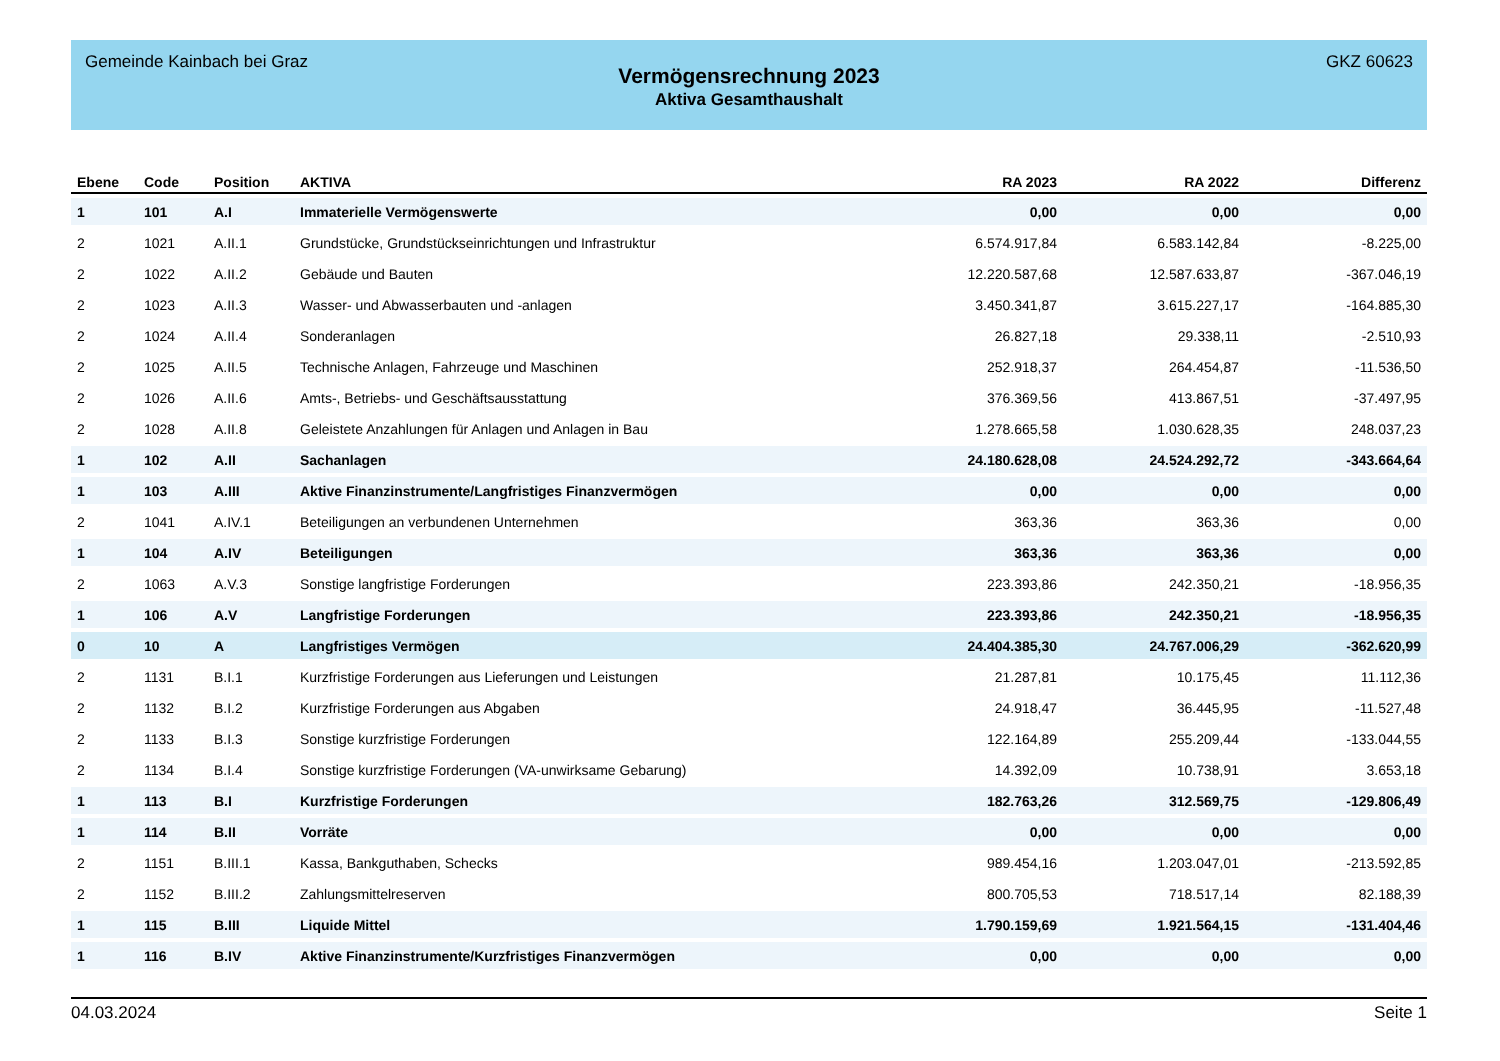Gemeinde Kainbach bei Graz GKZ 60623
Vermögensrechnung 2023
Aktiva Gesamthaushalt
| Ebene | Code | Position | AKTIVA | RA 2023 | RA 2022 | Differenz |
| --- | --- | --- | --- | --- | --- | --- |
| 1 | 101 | A.I | Immaterielle Vermögenswerte | 0,00 | 0,00 | 0,00 |
| 2 | 1021 | A.II.1 | Grundstücke, Grundstückseinrichtungen und Infrastruktur | 6.574.917,84 | 6.583.142,84 | -8.225,00 |
| 2 | 1022 | A.II.2 | Gebäude und Bauten | 12.220.587,68 | 12.587.633,87 | -367.046,19 |
| 2 | 1023 | A.II.3 | Wasser- und Abwasserbauten und -anlagen | 3.450.341,87 | 3.615.227,17 | -164.885,30 |
| 2 | 1024 | A.II.4 | Sonderanlagen | 26.827,18 | 29.338,11 | -2.510,93 |
| 2 | 1025 | A.II.5 | Technische Anlagen, Fahrzeuge und Maschinen | 252.918,37 | 264.454,87 | -11.536,50 |
| 2 | 1026 | A.II.6 | Amts-, Betriebs- und Geschäftsausstattung | 376.369,56 | 413.867,51 | -37.497,95 |
| 2 | 1028 | A.II.8 | Geleistete Anzahlungen für Anlagen und Anlagen in Bau | 1.278.665,58 | 1.030.628,35 | 248.037,23 |
| 1 | 102 | A.II | Sachanlagen | 24.180.628,08 | 24.524.292,72 | -343.664,64 |
| 1 | 103 | A.III | Aktive Finanzinstrumente/Langfristiges Finanzvermögen | 0,00 | 0,00 | 0,00 |
| 2 | 1041 | A.IV.1 | Beteiligungen an verbundenen Unternehmen | 363,36 | 363,36 | 0,00 |
| 1 | 104 | A.IV | Beteiligungen | 363,36 | 363,36 | 0,00 |
| 2 | 1063 | A.V.3 | Sonstige langfristige Forderungen | 223.393,86 | 242.350,21 | -18.956,35 |
| 1 | 106 | A.V | Langfristige Forderungen | 223.393,86 | 242.350,21 | -18.956,35 |
| 0 | 10 | A | Langfristiges Vermögen | 24.404.385,30 | 24.767.006,29 | -362.620,99 |
| 2 | 1131 | B.I.1 | Kurzfristige Forderungen aus Lieferungen und Leistungen | 21.287,81 | 10.175,45 | 11.112,36 |
| 2 | 1132 | B.I.2 | Kurzfristige Forderungen aus Abgaben | 24.918,47 | 36.445,95 | -11.527,48 |
| 2 | 1133 | B.I.3 | Sonstige kurzfristige Forderungen | 122.164,89 | 255.209,44 | -133.044,55 |
| 2 | 1134 | B.I.4 | Sonstige kurzfristige Forderungen (VA-unwirksame Gebarung) | 14.392,09 | 10.738,91 | 3.653,18 |
| 1 | 113 | B.I | Kurzfristige Forderungen | 182.763,26 | 312.569,75 | -129.806,49 |
| 1 | 114 | B.II | Vorräte | 0,00 | 0,00 | 0,00 |
| 2 | 1151 | B.III.1 | Kassa, Bankguthaben, Schecks | 989.454,16 | 1.203.047,01 | -213.592,85 |
| 2 | 1152 | B.III.2 | Zahlungsmittelreserven | 800.705,53 | 718.517,14 | 82.188,39 |
| 1 | 115 | B.III | Liquide Mittel | 1.790.159,69 | 1.921.564,15 | -131.404,46 |
| 1 | 116 | B.IV | Aktive Finanzinstrumente/Kurzfristiges Finanzvermögen | 0,00 | 0,00 | 0,00 |
04.03.2024 Seite 1